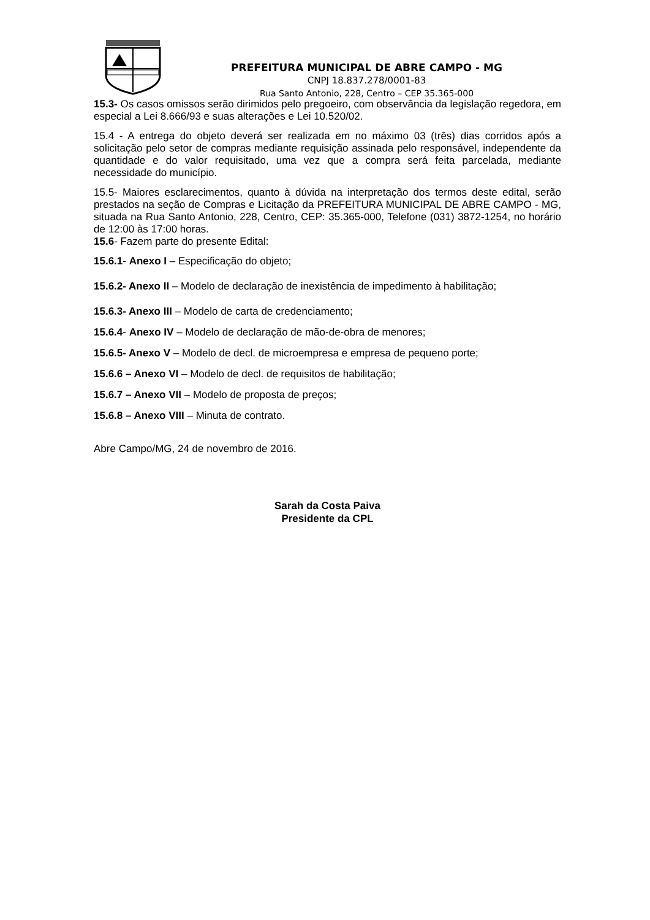PREFEITURA MUNICIPAL DE ABRE CAMPO - MG
CNPJ 18.837.278/0001-83
Rua Santo Antonio, 228, Centro – CEP 35.365-000
15.3- Os casos omissos serão dirimidos pelo pregoeiro, com observância da legislação regedora, em especial a Lei 8.666/93 e suas alterações e Lei 10.520/02.
15.4 - A entrega do objeto deverá ser realizada em no máximo 03 (três) dias corridos após a solicitação pelo setor de compras mediante requisição assinada pelo responsável, independente da quantidade e do valor requisitado, uma vez que a compra será feita parcelada, mediante necessidade do município.
15.5- Maiores esclarecimentos, quanto à dúvida na interpretação dos termos deste edital, serão prestados na seção de Compras e Licitação da PREFEITURA MUNICIPAL DE ABRE CAMPO - MG, situada na Rua Santo Antonio, 228, Centro, CEP: 35.365-000, Telefone (031) 3872-1254, no horário de 12:00 às 17:00 horas.
15.6- Fazem parte do presente Edital:
15.6.1- Anexo I – Especificação do objeto;
15.6.2- Anexo II – Modelo de declaração de inexistência de impedimento à habilitação;
15.6.3- Anexo III – Modelo de carta de credenciamento;
15.6.4- Anexo IV – Modelo de declaração de mão-de-obra de menores;
15.6.5- Anexo V – Modelo de decl. de microempresa e empresa de pequeno porte;
15.6.6 – Anexo VI – Modelo de decl. de requisitos de habilitação;
15.6.7 – Anexo VII – Modelo de proposta de preços;
15.6.8 – Anexo VIII – Minuta de contrato.
Abre Campo/MG, 24 de novembro de 2016.
Sarah da Costa Paiva
Presidente da CPL